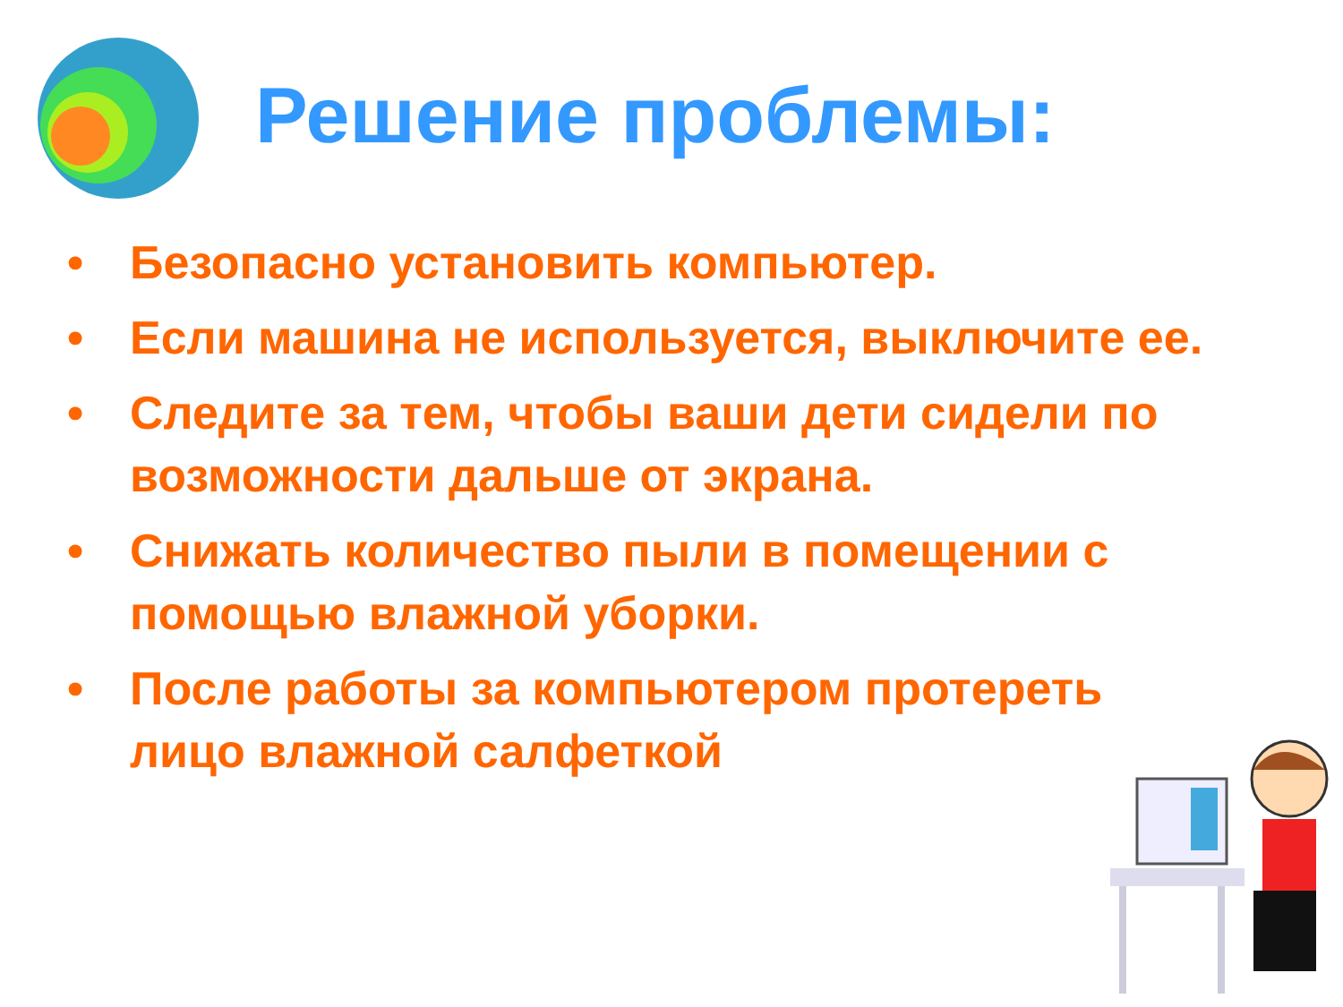Решение проблемы:
• Безопасно установить компьютер.
• Если машина не используется, выключите ее.
• Следите за тем, чтобы ваши дети сидели по возможности дальше от экрана.
• Снижать количество пыли в помещении с помощью влажной уборки.
• После работы за компьютером протереть лицо влажной салфеткой